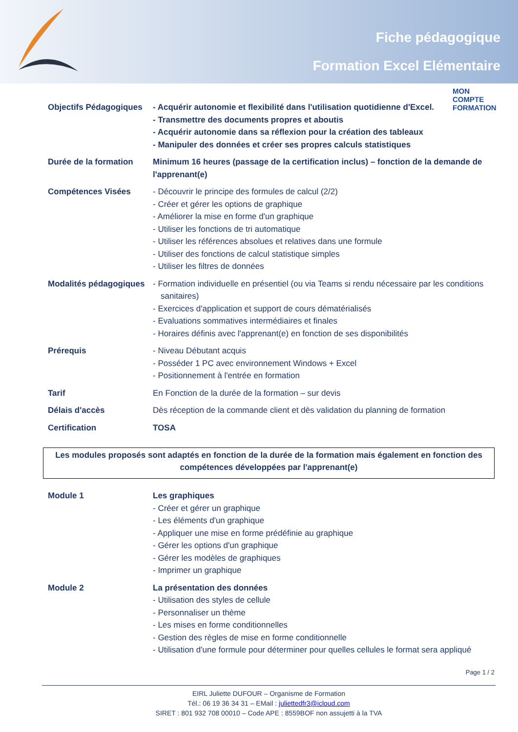Fiche pédagogique
Formation Excel Elémentaire
MON
COMPTE
FORMATION
Objectifs Pédagogiques
- Acquérir autonomie et flexibilité dans l'utilisation quotidienne d'Excel.
- Transmettre des documents propres et aboutis
- Acquérir autonomie dans sa réflexion pour la création des tableaux
- Manipuler des données et créer ses propres calculs statistiques
Durée de la formation Minimum 16 heures (passage de la certification inclus) – fonction de la demande de l'apprenant(e)
Compétences Visées - Découvrir le principe des formules de calcul (2/2)
- Créer et gérer les options de graphique
- Améliorer la mise en forme d'un graphique
- Utiliser les fonctions de tri automatique
- Utiliser les références absolues et relatives dans une formule
- Utiliser des fonctions de calcul statistique simples
- Utiliser les filtres de données
Modalités pédagogiques
- Formation individuelle en présentiel (ou via Teams si rendu nécessaire par les conditions sanitaires)
- Exercices d'application et support de cours dématérialisés
- Evaluations sommatives intermédiaires et finales
- Horaires définis avec l'apprenant(e) en fonction de ses disponibilités
Prérequis - Niveau Débutant acquis
- Posséder 1 PC avec environnement Windows + Excel
- Positionnement à l'entrée en formation
Tarif En Fonction de la durée de la formation – sur devis
Délais d'accès Dès réception de la commande client et dès validation du planning de formation
Certification TOSA
Les modules proposés sont adaptés en fonction de la durée de la formation mais également en fonction des compétences développées par l'apprenant(e)
Module 1 Les graphiques
- Créer et gérer un graphique
- Les éléments d'un graphique
- Appliquer une mise en forme prédéfinie au graphique
- Gérer les options d'un graphique
- Gérer les modèles de graphiques
- Imprimer un graphique
Module 2 La présentation des données
- Utilisation des styles de cellule
- Personnaliser un thème
- Les mises en forme conditionnelles
- Gestion des règles de mise en forme conditionnelle
- Utilisation d'une formule pour déterminer pour quelles cellules le format sera appliqué
Page 1 / 2
EIRL Juliette DUFOUR – Organisme de Formation
Tél.: 06 19 36 34 31 – EMail : juliettedfr3@icloud.com
SIRET : 801 932 708 00010 – Code APE : 8559BOF non assujetti à la TVA